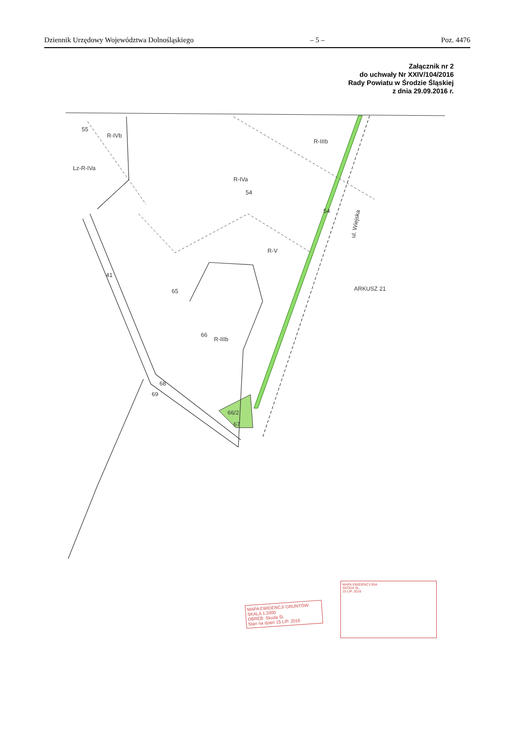Dziennik Urzędowy Województwa Dolnośląskiego – 5 – Poz. 4476
Załącznik nr 2
do uchwały Nr XXIV/104/2016
Rady Powiatu w Środzie Śląskiej
z dnia 29.09.2016 r.
ARKUSZ 21
55
54
54
66
65
68
69
41
66/2
67
R-IVb
R-IVa
R-IIIb
Lz-R-IVa
R-IIIb
R-V
ul. Wiejska
MAPA EWIDENCJI GRUNTÓW
SKALA 1:2000
OBRĘB: Skoda Śl.
Stan na dzień 15 LIP. 2016
MAPA EWIDENCYJNA
SKODA ŚL.
15 LIP. 2016